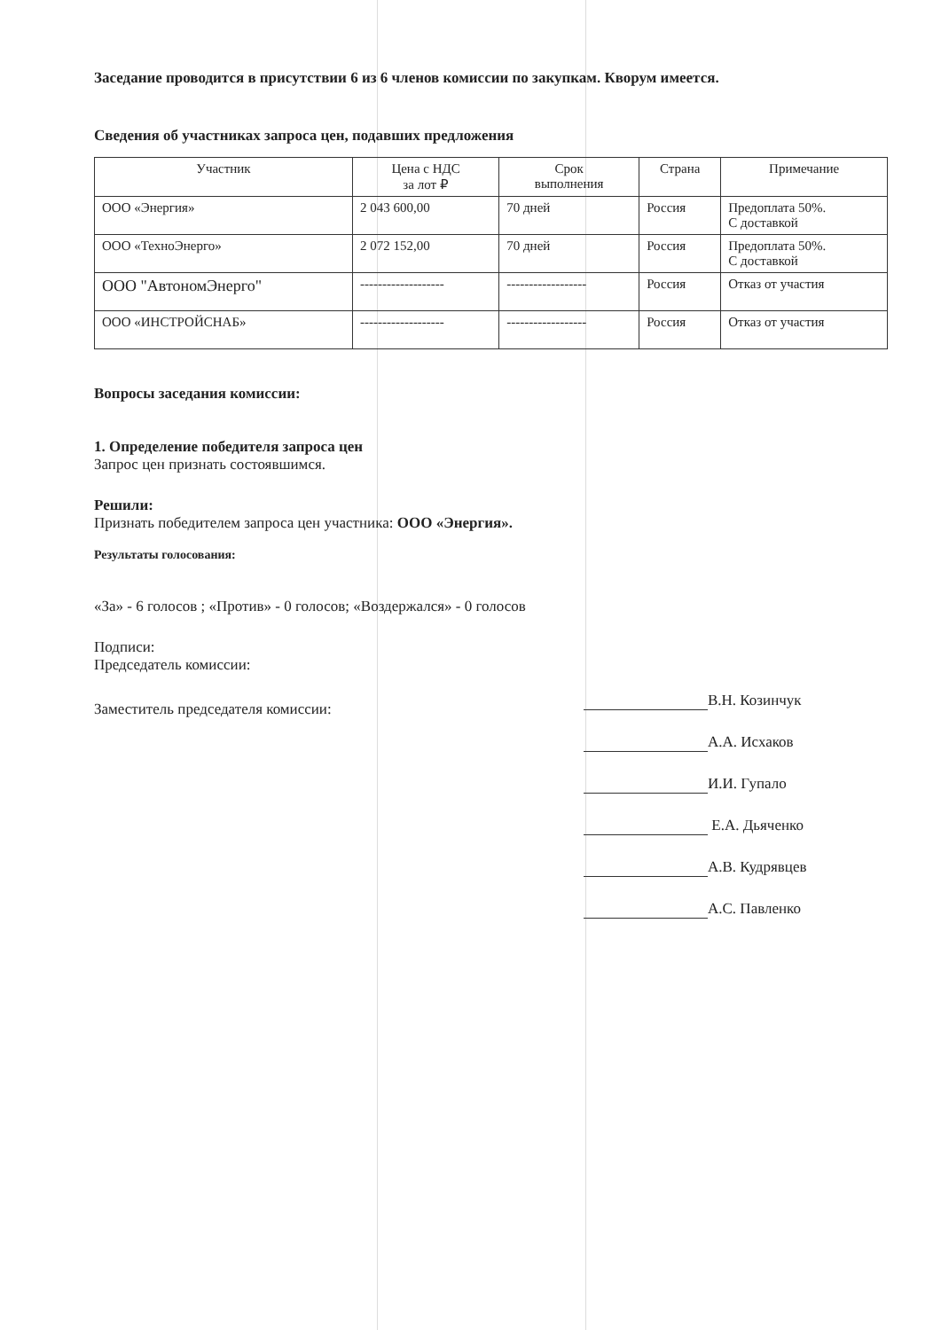Заседание проводится в присутствии 6 из 6 членов комиссии по закупкам. Кворум имеется.
Сведения об участниках запроса цен, подавших предложения
| Участник | Цена с НДС за лот ₽ | Срок выполнения | Страна | Примечание |
| --- | --- | --- | --- | --- |
| ООО «Энергия» | 2 043 600,00 | 70 дней | Россия | Предоплата 50%. С доставкой |
| ООО «ТехноЭнерго» | 2 072 152,00 | 70 дней | Россия | Предоплата 50%. С доставкой |
| ООО "АвтономЭнерго" | ------------------- | ------------------ | Россия | Отказ от участия |
| ООО «ИНСТРОЙСНАБ» | ------------------- | ------------------ | Россия | Отказ от участия |
Вопросы заседания комиссии:
1. Определение победителя запроса цен
Запрос цен признать состоявшимся.
Решили:
Признать победителем запроса цен участника: ООО «Энергия».
Результаты голосования:
«За» - 6 голосов ; «Против» - 0 голосов; «Воздержался» - 0 голосов
Подписи:
Председатель комиссии:
В.Н. Козинчук
А.А. Исхаков
И.И. Гупало
Е.А. Дьяченко
А.В. Кудрявцев
А.С. Павленко
Заместитель председателя комиссии: